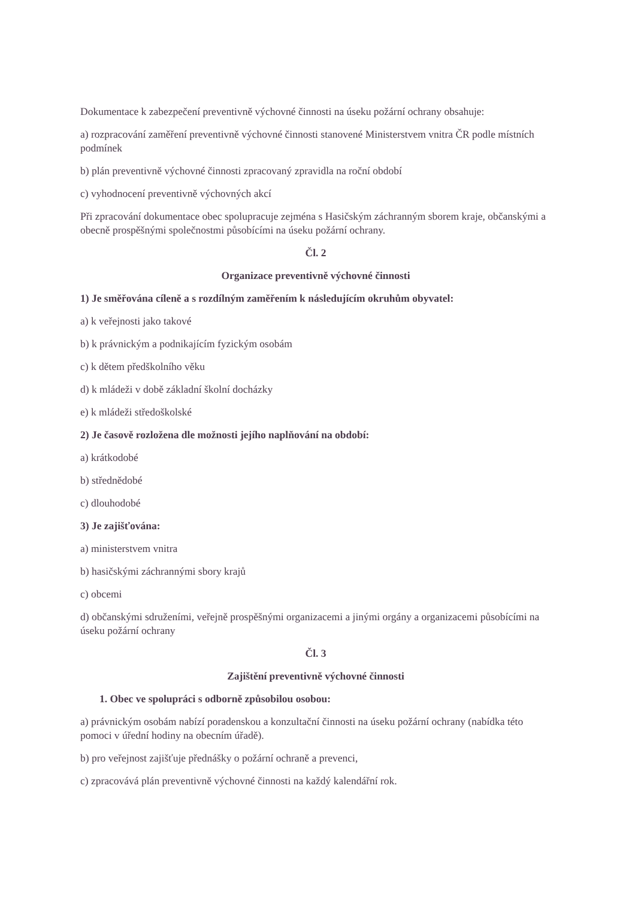Dokumentace k zabezpečení preventivně výchovné činnosti na úseku požární ochrany obsahuje:
a) rozpracování zaměření preventivně výchovné činnosti stanovené Ministerstvem vnitra ČR podle místních podmínek
b) plán preventivně výchovné činnosti zpracovaný zpravidla na roční období
c) vyhodnocení preventivně výchovných akcí
Při zpracování dokumentace obec spolupracuje zejména s Hasičským záchranným sborem kraje, občanskými a obecně prospěšnými společnostmi působícími na úseku požární ochrany.
Čl. 2
Organizace preventivně výchovné činnosti
1) Je směřována cíleně a s rozdílným zaměřením k následujícím okruhům obyvatel:
a) k veřejnosti jako takové
b) k právnickým a podnikajícím fyzickým osobám
c) k dětem předškolního věku
d) k mládeži v době základní školní docházky
e) k mládeži středoškolské
2) Je časově rozložena dle možnosti jejího naplňování na období:
a) krátkodobé
b) střednědobé
c) dlouhodobé
3) Je zajišťována:
a) ministerstvem vnitra
b) hasičskými záchrannými sbory krajů
c) obcemi
d) občanskými sdruženími, veřejně prospěšnými organizacemi a jinými orgány a organizacemi působícími na úseku požární ochrany
Čl. 3
Zajištění preventivně výchovné činnosti
1. Obec ve spolupráci s odborně způsobilou osobou:
a) právnickým osobám nabízí poradenskou a konzultační činnosti na úseku požární ochrany (nabídka této pomoci v úřední hodiny na obecním úřadě).
b) pro veřejnost zajišťuje přednášky o požární ochraně a prevenci,
c) zpracovává plán preventivně výchovné činnosti na každý kalendářní rok.